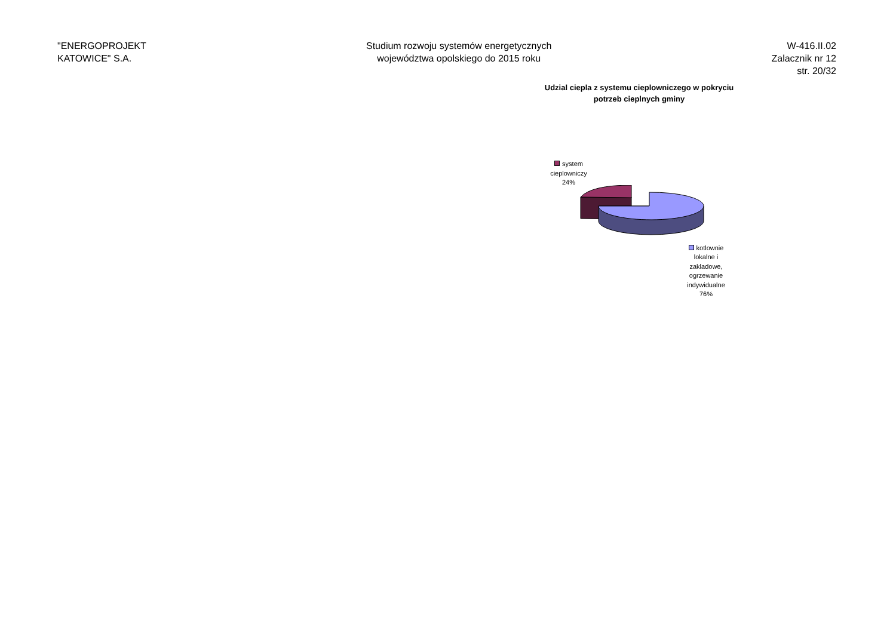"ENERGOPROJEKT
KATOWICE" S.A.
Studium rozwoju systemów energetycznych
województwa opolskiego do 2015 roku
W-416.II.02
Zalacznik nr 12
str. 20/32
Udzial ciepla z systemu cieplowniczego w pokryciu
potrzeb cieplnych gminy
system cieplowniczy 24%
kotlownie lokalne i zakladowe, ogrzewanie indywidualne 76%